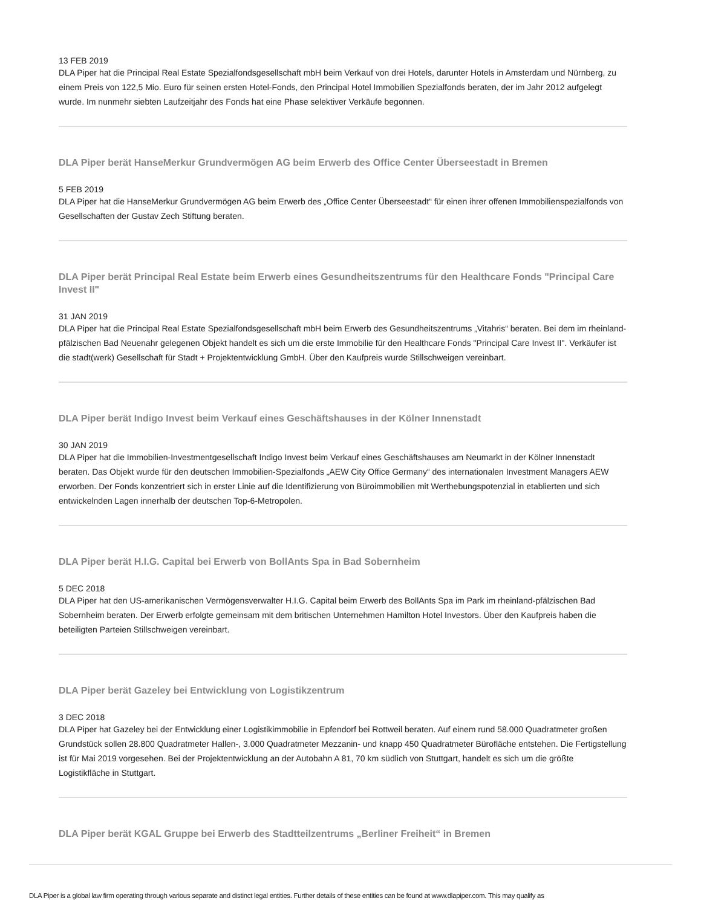13 FEB 2019
DLA Piper hat die Principal Real Estate Spezialfondsgesellschaft mbH beim Verkauf von drei Hotels, darunter Hotels in Amsterdam und Nürnberg, zu einem Preis von 122,5 Mio. Euro für seinen ersten Hotel-Fonds, den Principal Hotel Immobilien Spezialfonds beraten, der im Jahr 2012 aufgelegt wurde. Im nunmehr siebten Laufzeitjahr des Fonds hat eine Phase selektiver Verkäufe begonnen.
DLA Piper berät HanseMerkur Grundvermögen AG beim Erwerb des Office Center Überseestadt in Bremen
5 FEB 2019
DLA Piper hat die HanseMerkur Grundvermögen AG beim Erwerb des „Office Center Überseestadt“ für einen ihrer offenen Immobilienspezialfonds von Gesellschaften der Gustav Zech Stiftung beraten.
DLA Piper berät Principal Real Estate beim Erwerb eines Gesundheitszentrums für den Healthcare Fonds "Principal Care Invest II"
31 JAN 2019
DLA Piper hat die Principal Real Estate Spezialfondsgesellschaft mbH beim Erwerb des Gesundheitszentrums „Vitahris“ beraten. Bei dem im rheinland-pfälzischen Bad Neuenahr gelegenen Objekt handelt es sich um die erste Immobilie für den Healthcare Fonds "Principal Care Invest II". Verkäufer ist die stadt(werk) Gesellschaft für Stadt + Projektentwicklung GmbH. Über den Kaufpreis wurde Stillschweigen vereinbart.
DLA Piper berät Indigo Invest beim Verkauf eines Geschäftshauses in der Kölner Innenstadt
30 JAN 2019
DLA Piper hat die Immobilien-Investmentgesellschaft Indigo Invest beim Verkauf eines Geschäftshauses am Neumarkt in der Kölner Innenstadt beraten. Das Objekt wurde für den deutschen Immobilien-Spezialfonds „AEW City Office Germany“ des internationalen Investment Managers AEW erworben. Der Fonds konzentriert sich in erster Linie auf die Identifizierung von Büroimmobilien mit Werthebungspotenzial in etablierten und sich entwickelnden Lagen innerhalb der deutschen Top-6-Metropolen.
DLA Piper berät H.I.G. Capital bei Erwerb von BollAnts Spa in Bad Sobernheim
5 DEC 2018
DLA Piper hat den US-amerikanischen Vermögensverwalter H.I.G. Capital beim Erwerb des BollAnts Spa im Park im rheinland-pfälzischen Bad Sobernheim beraten. Der Erwerb erfolgte gemeinsam mit dem britischen Unternehmen Hamilton Hotel Investors. Über den Kaufpreis haben die beteiligten Parteien Stillschweigen vereinbart.
DLA Piper berät Gazeley bei Entwicklung von Logistikzentrum
3 DEC 2018
DLA Piper hat Gazeley bei der Entwicklung einer Logistikimmobilie in Epfendorf bei Rottweil beraten. Auf einem rund 58.000 Quadratmeter großen Grundstück sollen 28.800 Quadratmeter Hallen-, 3.000 Quadratmeter Mezzanin- und knapp 450 Quadratmeter Bürofläche entstehen. Die Fertigstellung ist für Mai 2019 vorgesehen. Bei der Projektentwicklung an der Autobahn A 81, 70 km südlich von Stuttgart, handelt es sich um die größte Logistikfläche in Stuttgart.
DLA Piper berät KGAL Gruppe bei Erwerb des Stadtteilzentrums „Berliner Freiheit“ in Bremen
DLA Piper is a global law firm operating through various separate and distinct legal entities. Further details of these entities can be found at www.dlapiper.com. This may qualify as